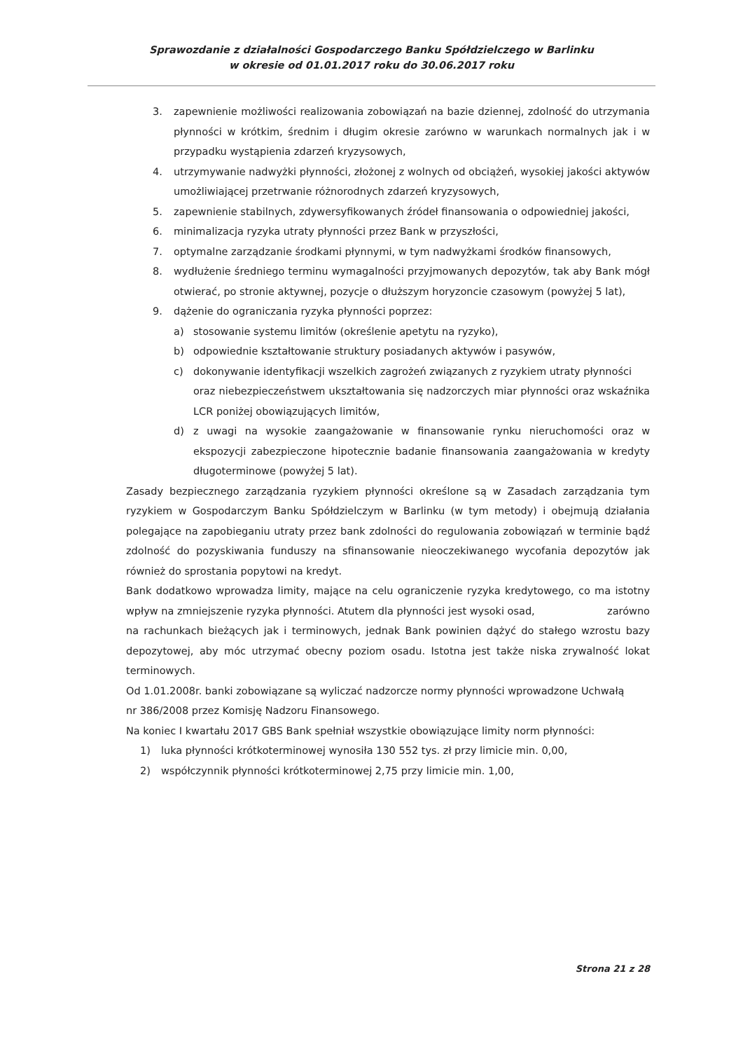Sprawozdanie z działalności Gospodarczego Banku Spółdzielczego w Barlinku
w okresie od 01.01.2017 roku do 30.06.2017 roku
3. zapewnienie możliwości realizowania zobowiązań na bazie dziennej, zdolność do utrzymania płynności w krótkim, średnim i długim okresie zarówno w warunkach normalnych jak i w przypadku wystąpienia zdarzeń kryzysowych,
4. utrzymywanie nadwyżki płynności, złożonej z wolnych od obciążeń, wysokiej jakości aktywów umożliwiającej przetrwanie różnorodnych zdarzeń kryzysowych,
5. zapewnienie stabilnych, zdywersyfikowanych źródeł finansowania o odpowiedniej jakości,
6. minimalizacja ryzyka utraty płynności przez Bank w przyszłości,
7. optymalne zarządzanie środkami płynnymi, w tym nadwyżkami środków finansowych,
8. wydłużenie średniego terminu wymagalności przyjmowanych depozytów, tak aby Bank mógł otwierać, po stronie aktywnej, pozycje o dłuższym horyzoncie czasowym (powyżej 5 lat),
9. dążenie do ograniczania ryzyka płynności poprzez:
a) stosowanie systemu limitów (określenie apetytu na ryzyko),
b) odpowiednie kształtowanie struktury posiadanych aktywów i pasywów,
c) dokonywanie identyfikacji wszelkich zagrożeń związanych z ryzykiem utraty płynności
oraz niebezpieczeństwem ukształtowania się nadzorczych miar płynności oraz wskaźnika LCR poniżej obowiązujących limitów,
d) z uwagi na wysokie zaangażowanie w finansowanie rynku nieruchomości oraz w ekspozycji zabezpieczone hipotecznie badanie finansowania zaangażowania w kredyty długoterminowe (powyżej 5 lat).
Zasady bezpiecznego zarządzania ryzykiem płynności określone są w Zasadach zarządzania tym ryzykiem w Gospodarczym Banku Spółdzielczym w Barlinku (w tym metody) i obejmują działania polegające na zapobieganiu utraty przez bank zdolności do regulowania zobowiązań w terminie bądź zdolność do pozyskiwania funduszy na sfinansowanie nieoczekiwanego wycofania depozytów jak również do sprostania popytowi na kredyt.
Bank dodatkowo wprowadza limity, mające na celu ograniczenie ryzyka kredytowego, co ma istotny wpływ na zmniejszenie ryzyka płynności. Atutem dla płynności jest wysoki osad, zarówno
na rachunkach bieżących jak i terminowych, jednak Bank powinien dążyć do stałego wzrostu bazy depozytowej, aby móc utrzymać obecny poziom osadu. Istotna jest także niska zrywalność lokat terminowych.
Od 1.01.2008r. banki zobowiązane są wyliczać nadzorcze normy płynności wprowadzone Uchwałą
nr 386/2008 przez Komisję Nadzoru Finansowego.
Na koniec I kwartału 2017 GBS Bank spełniał wszystkie obowiązujące limity norm płynności:
1) luka płynności krótkoterminowej wynosiła 130 552 tys. zł przy limicie min. 0,00,
2) współczynnik płynności krótkoterminowej 2,75 przy limicie min. 1,00,
Strona 21 z 28